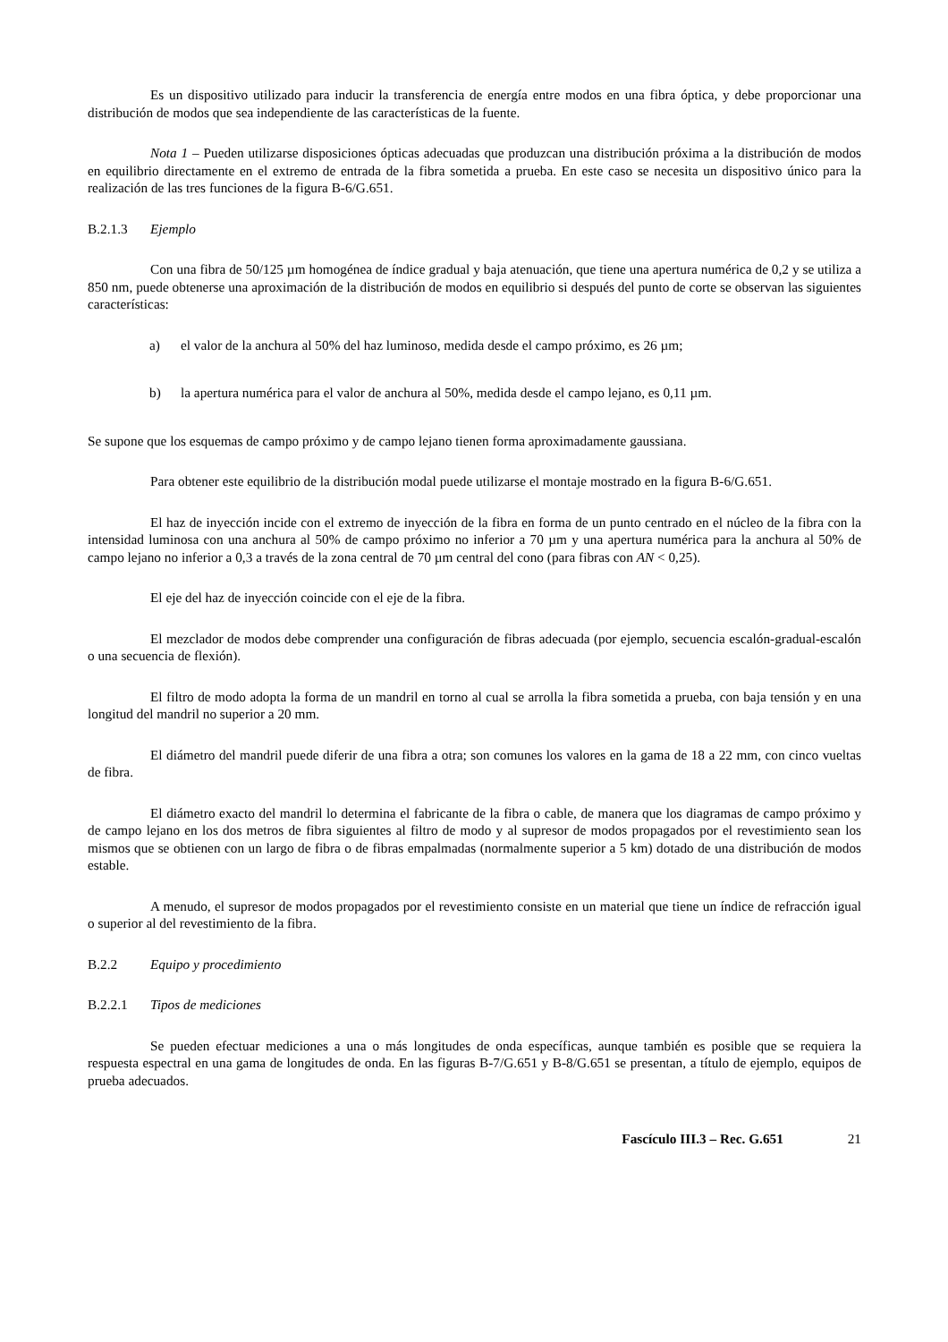Es un dispositivo utilizado para inducir la transferencia de energía entre modos en una fibra óptica, y debe proporcionar una distribución de modos que sea independiente de las características de la fuente.
Nota 1 – Pueden utilizarse disposiciones ópticas adecuadas que produzcan una distribución próxima a la distribución de modos en equilibrio directamente en el extremo de entrada de la fibra sometida a prueba. En este caso se necesita un dispositivo único para la realización de las tres funciones de la figura B-6/G.651.
B.2.1.3 Ejemplo
Con una fibra de 50/125 µm homogénea de índice gradual y baja atenuación, que tiene una apertura numérica de 0,2 y se utiliza a 850 nm, puede obtenerse una aproximación de la distribución de modos en equilibrio si después del punto de corte se observan las siguientes características:
a) el valor de la anchura al 50% del haz luminoso, medida desde el campo próximo, es 26 µm;
b) la apertura numérica para el valor de anchura al 50%, medida desde el campo lejano, es 0,11 µm.
Se supone que los esquemas de campo próximo y de campo lejano tienen forma aproximadamente gaussiana.
Para obtener este equilibrio de la distribución modal puede utilizarse el montaje mostrado en la figura B-6/G.651.
El haz de inyección incide con el extremo de inyección de la fibra en forma de un punto centrado en el núcleo de la fibra con la intensidad luminosa con una anchura al 50% de campo próximo no inferior a 70 µm y una apertura numérica para la anchura al 50% de campo lejano no inferior a 0,3 a través de la zona central de 70 µm central del cono (para fibras con AN < 0,25).
El eje del haz de inyección coincide con el eje de la fibra.
El mezclador de modos debe comprender una configuración de fibras adecuada (por ejemplo, secuencia escalón-gradual-escalón o una secuencia de flexión).
El filtro de modo adopta la forma de un mandril en torno al cual se arrolla la fibra sometida a prueba, con baja tensión y en una longitud del mandril no superior a 20 mm.
El diámetro del mandril puede diferir de una fibra a otra; son comunes los valores en la gama de 18 a 22 mm, con cinco vueltas de fibra.
El diámetro exacto del mandril lo determina el fabricante de la fibra o cable, de manera que los diagramas de campo próximo y de campo lejano en los dos metros de fibra siguientes al filtro de modo y al supresor de modos propagados por el revestimiento sean los mismos que se obtienen con un largo de fibra o de fibras empalmadas (normalmente superior a 5 km) dotado de una distribución de modos estable.
A menudo, el supresor de modos propagados por el revestimiento consiste en un material que tiene un índice de refracción igual o superior al del revestimiento de la fibra.
B.2.2 Equipo y procedimiento
B.2.2.1 Tipos de mediciones
Se pueden efectuar mediciones a una o más longitudes de onda específicas, aunque también es posible que se requiera la respuesta espectral en una gama de longitudes de onda. En las figuras B-7/G.651 y B-8/G.651 se presentan, a título de ejemplo, equipos de prueba adecuados.
Fascículo III.3 – Rec. G.651 21